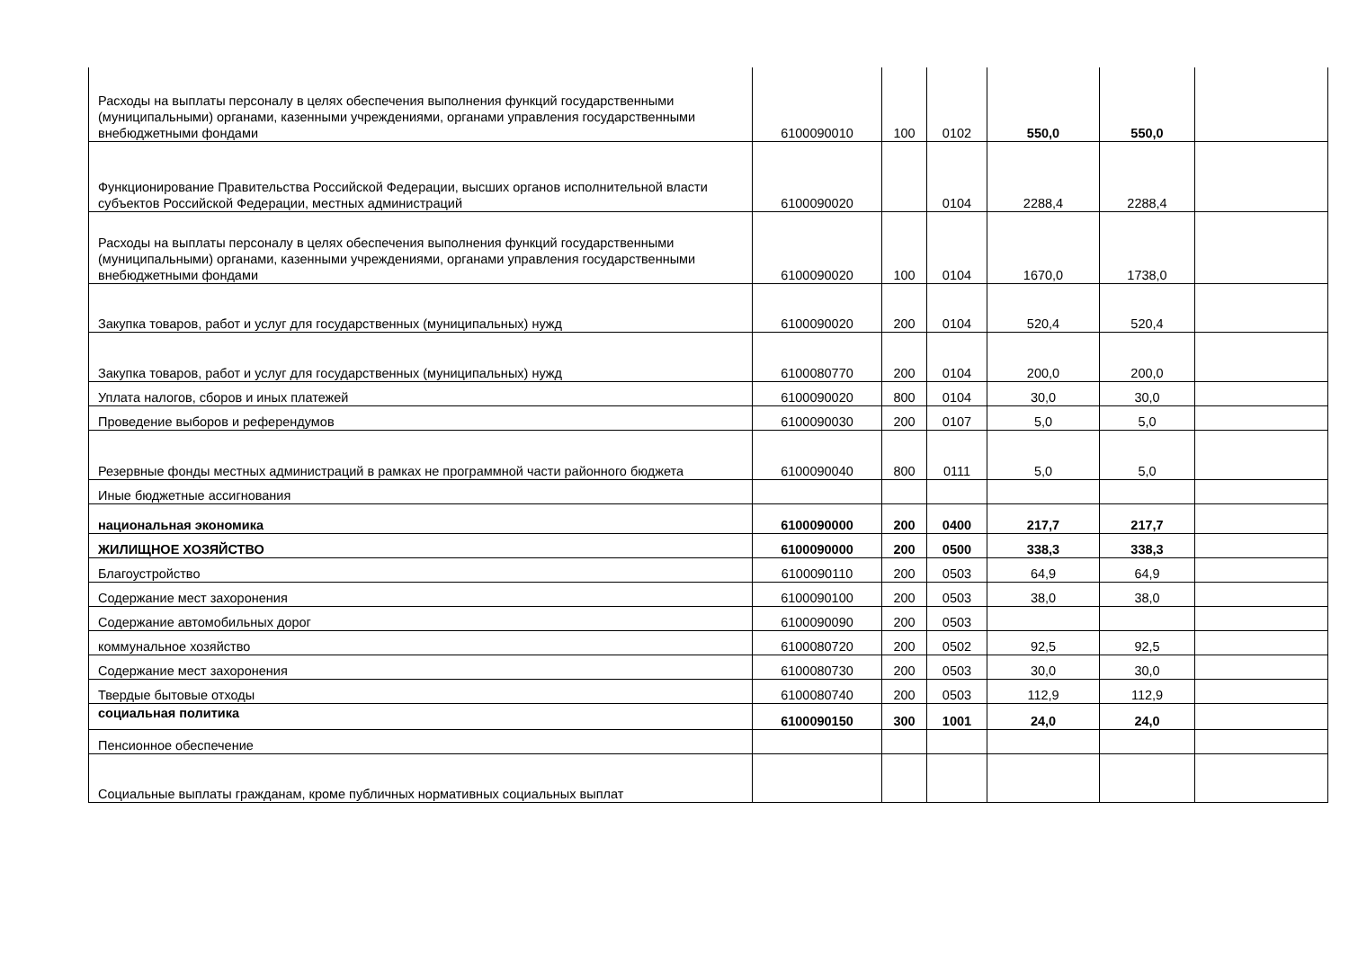| Расходы на выплаты персоналу в целях обеспечения выполнения функций государственными (муниципальными) органами, казенными учреждениями, органами управления государственными внебюджетными фондами | 6100090010 | 100 | 0102 | 550,0 | 550,0 | |
| Функционирование Правительства Российской Федерации, высших органов исполнительной власти субъектов Российской Федерации, местных администраций | 6100090020 | | 0104 | 2288,4 | 2288,4 | |
| Расходы на выплаты персоналу в целях обеспечения выполнения функций государственными (муниципальными) органами, казенными учреждениями, органами управления государственными внебюджетными фондами | 6100090020 | 100 | 0104 | 1670,0 | 1738,0 | |
| Закупка товаров, работ и услуг для государственных (муниципальных) нужд | 6100090020 | 200 | 0104 | 520,4 | 520,4 | |
| Закупка товаров, работ и услуг для государственных (муниципальных) нужд | 6100080770 | 200 | 0104 | 200,0 | 200,0 | |
| Уплата налогов, сборов и иных платежей | 6100090020 | 800 | 0104 | 30,0 | 30,0 | |
| Проведение выборов и референдумов | 6100090030 | 200 | 0107 | 5,0 | 5,0 | |
| Резервные фонды местных администраций в рамках не программной части районного бюджета | 6100090040 | 800 | 0111 | 5,0 | 5,0 | |
| Иные бюджетные ассигнования | | | | | | |
| национальная экономика | 6100090000 | 200 | 0400 | 217,7 | 217,7 | |
| ЖИЛИЩНОЕ ХОЗЯЙСТВО | 6100090000 | 200 | 0500 | 338,3 | 338,3 | |
| Благоустройство | 6100090110 | 200 | 0503 | 64,9 | 64,9 | |
| Содержание мест захоронения | 6100090100 | 200 | 0503 | 38,0 | 38,0 | |
| Содержание автомобильных дорог | 6100090090 | 200 | 0503 | | | |
| коммунальное хозяйство | 6100080720 | 200 | 0502 | 92,5 | 92,5 | |
| Содержание мест захоронения | 6100080730 | 200 | 0503 | 30,0 | 30,0 | |
| Твердые бытовые отходы | 6100080740 | 200 | 0503 | 112,9 | 112,9 | |
| социальная политика | 6100090150 | 300 | 1001 | 24,0 | 24,0 | |
| Пенсионное обеспечение | | | | | | |
| Социальные выплаты гражданам, кроме публичных нормативных социальных выплат | | | | | | |